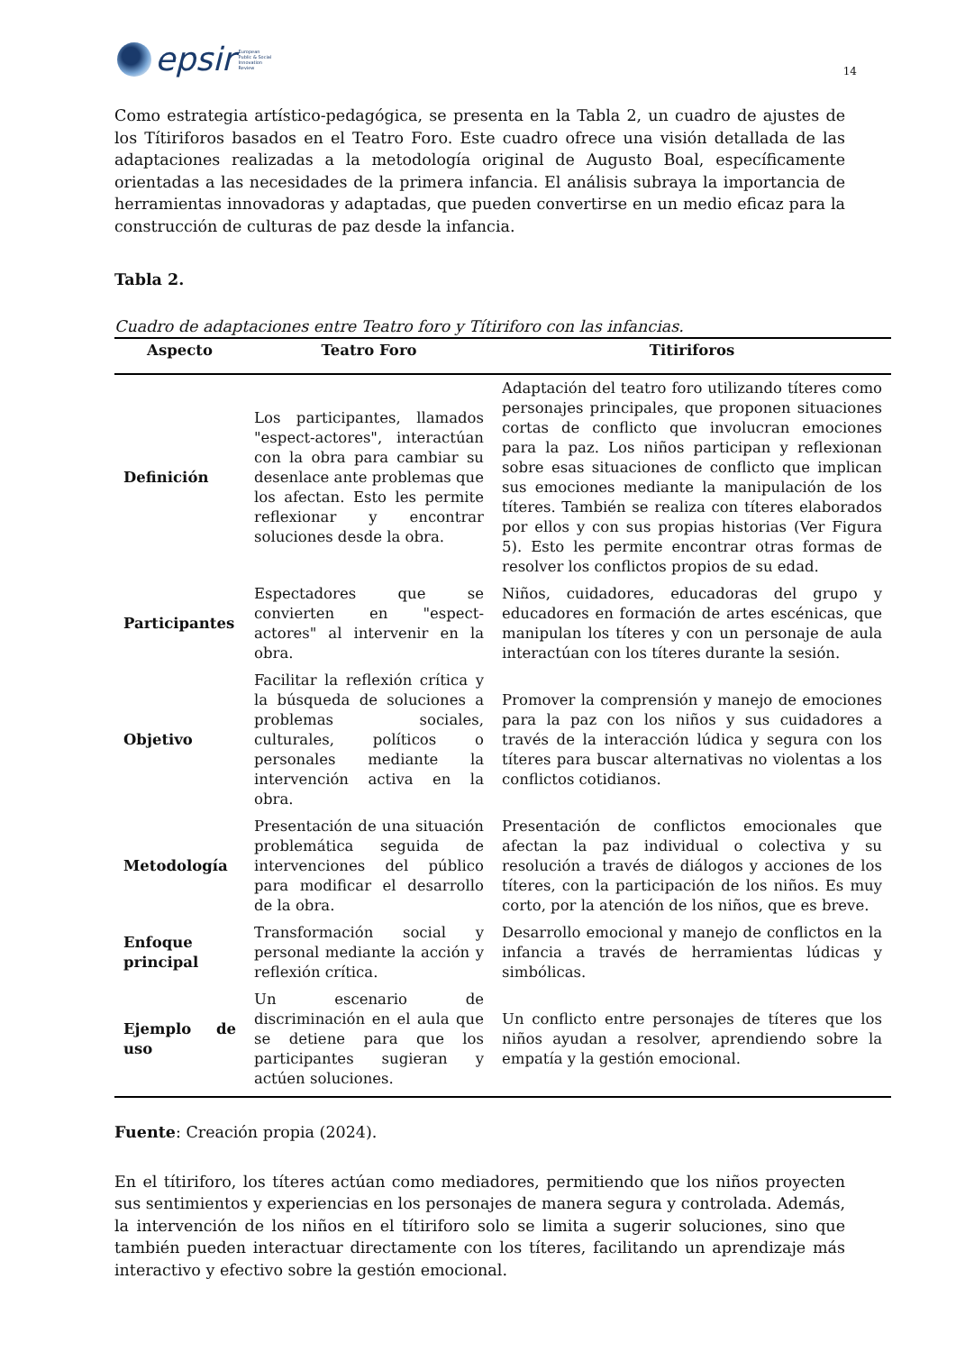epsir European
Public & Social
Innovation
Review
14
Como estrategia artístico-pedagógica, se presenta en la Tabla 2, un cuadro de ajustes de los Títiriforos basados en el Teatro Foro. Este cuadro ofrece una visión detallada de las adaptaciones realizadas a la metodología original de Augusto Boal, específicamente orientadas a las necesidades de la primera infancia. El análisis subraya la importancia de herramientas innovadoras y adaptadas, que pueden convertirse en un medio eficaz para la construcción de culturas de paz desde la infancia.
Tabla 2.
Cuadro de adaptaciones entre Teatro foro y Títiriforo con las infancias.
| Aspecto | Teatro Foro | Titiriforos |
| --- | --- | --- |
| Definición | Los participantes, llamados "espect-actores", interactúan con la obra para cambiar su desenlace ante problemas que los afectan. Esto les permite reflexionar y encontrar soluciones desde la obra. | Adaptación del teatro foro utilizando títeres como personajes principales, que proponen situaciones cortas de conflicto que involucran emociones para la paz. Los niños participan y reflexionan sobre esas situaciones de conflicto que implican sus emociones mediante la manipulación de los títeres. También se realiza con títeres elaborados por ellos y con sus propias historias (Ver Figura 5). Esto les permite encontrar otras formas de resolver los conflictos propios de su edad. |
| Participantes | Espectadores que se convierten en "espect-actores" al intervenir en la obra. | Niños, cuidadores, educadoras del grupo y educadores en formación de artes escénicas, que manipulan los títeres y con un personaje de aula interactúan con los títeres durante la sesión. |
| Objetivo | Facilitar la reflexión crítica y la búsqueda de soluciones a problemas sociales, culturales, políticos o personales mediante la intervención activa en la obra. | Promover la comprensión y manejo de emociones para la paz con los niños y sus cuidadores a través de la interacción lúdica y segura con los títeres para buscar alternativas no violentas a los conflictos cotidianos. |
| Metodología | Presentación de una situación problemática seguida de intervenciones del público para modificar el desarrollo de la obra. | Presentación de conflictos emocionales que afectan la paz individual o colectiva y su resolución a través de diálogos y acciones de los títeres, con la participación de los niños. Es muy corto, por la atención de los niños, que es breve. |
| Enfoque principal | Transformación social y personal mediante la acción y reflexión crítica. | Desarrollo emocional y manejo de conflictos en la infancia a través de herramientas lúdicas y simbólicas. |
| Ejemplo de uso | Un escenario de discriminación en el aula que se detiene para que los participantes sugieran y actúen soluciones. | Un conflicto entre personajes de títeres que los niños ayudan a resolver, aprendiendo sobre la empatía y la gestión emocional. |
Fuente: Creación propia (2024).
En el títiriforo, los títeres actúan como mediadores, permitiendo que los niños proyecten sus sentimientos y experiencias en los personajes de manera segura y controlada. Además, la intervención de los niños en el títiriforo solo se limita a sugerir soluciones, sino que también pueden interactuar directamente con los títeres, facilitando un aprendizaje más interactivo y efectivo sobre la gestión emocional.